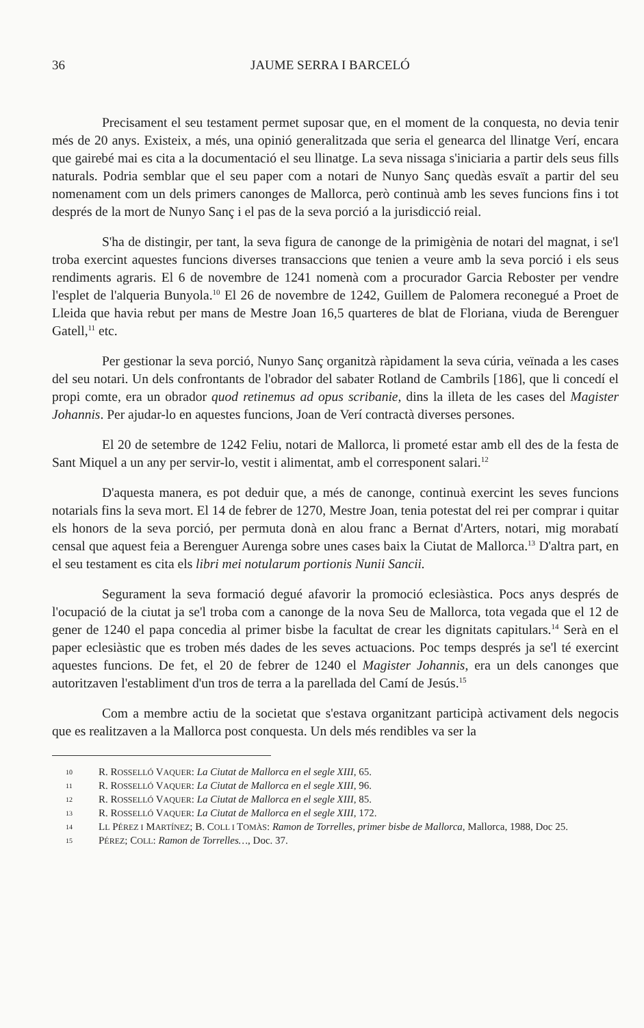36 JAUME SERRA I BARCELÓ
Precisament el seu testament permet suposar que, en el moment de la conquesta, no devia tenir més de 20 anys. Existeix, a més, una opinió generalitzada que seria el genearca del llinatge Verí, encara que gairebé mai es cita a la documentació el seu llinatge. La seva nissaga s'iniciaria a partir dels seus fills naturals. Podria semblar que el seu paper com a notari de Nunyo Sanç quedàs esvaït a partir del seu nomenament com un dels primers canonges de Mallorca, però continuà amb les seves funcions fins i tot després de la mort de Nunyo Sanç i el pas de la seva porció a la jurisdicció reial.
S'ha de distingir, per tant, la seva figura de canonge de la primigènia de notari del magnat, i se'l troba exercint aquestes funcions diverses transaccions que tenien a veure amb la seva porció i els seus rendiments agraris. El 6 de novembre de 1241 nomenà com a procurador Garcia Reboster per vendre l'esplet de l'alqueria Bunyola.<sup>10</sup> El 26 de novembre de 1242, Guillem de Palomera reconegué a Proet de Lleida que havia rebut per mans de Mestre Joan 16,5 quarteres de blat de Floriana, viuda de Berenguer Gatell,<sup>11</sup> etc.
Per gestionar la seva porció, Nunyo Sanç organitzà ràpidament la seva cúria, veïnada a les cases del seu notari. Un dels confrontants de l'obrador del sabater Rotland de Cambrils [186], que li concedí el propi comte, era un obrador quod retinemus ad opus scribanie, dins la illeta de les cases del Magister Johannis. Per ajudar-lo en aquestes funcions, Joan de Verí contractà diverses persones.
El 20 de setembre de 1242 Feliu, notari de Mallorca, li prometé estar amb ell des de la festa de Sant Miquel a un any per servir-lo, vestit i alimentat, amb el corresponent salari.<sup>12</sup>
D'aquesta manera, es pot deduir que, a més de canonge, continuà exercint les seves funcions notarials fins la seva mort. El 14 de febrer de 1270, Mestre Joan, tenia potestat del rei per comprar i quitar els honors de la seva porció, per permuta donà en alou franc a Bernat d'Arters, notari, mig morabatí censal que aquest feia a Berenguer Aurenga sobre unes cases baix la Ciutat de Mallorca.<sup>13</sup> D'altra part, en el seu testament es cita els libri mei notularum portionis Nunii Sancii.
Segurament la seva formació degué afavorir la promoció eclesiàstica. Pocs anys després de l'ocupació de la ciutat ja se'l troba com a canonge de la nova Seu de Mallorca, tota vegada que el 12 de gener de 1240 el papa concedia al primer bisbe la facultat de crear les dignitats capitulars.<sup>14</sup> Serà en el paper eclesiàstic que es troben més dades de les seves actuacions. Poc temps després ja se'l té exercint aquestes funcions. De fet, el 20 de febrer de 1240 el Magister Johannis, era un dels canonges que autoritzaven l'establiment d'un tros de terra a la parellada del Camí de Jesús.<sup>15</sup>
Com a membre actiu de la societat que s'estava organitzant participà activament dels negocis que es realitzaven a la Mallorca post conquesta. Un dels més rendibles va ser la
10 R. ROSSELLÓ VAQUER: La Ciutat de Mallorca en el segle XIII, 65.
11 R. ROSSELLÓ VAQUER: La Ciutat de Mallorca en el segle XIII, 96.
12 R. ROSSELLÓ VAQUER: La Ciutat de Mallorca en el segle XIII, 85.
13 R. ROSSELLÓ VAQUER: La Ciutat de Mallorca en el segle XIII, 172.
14 LL PÉREZ I MARTÍNEZ; B. COLL I TOMÀS: Ramon de Torrelles, primer bisbe de Mallorca, Mallorca, 1988, Doc 25.
15 PÉREZ; COLL: Ramon de Torrelles…, Doc. 37.